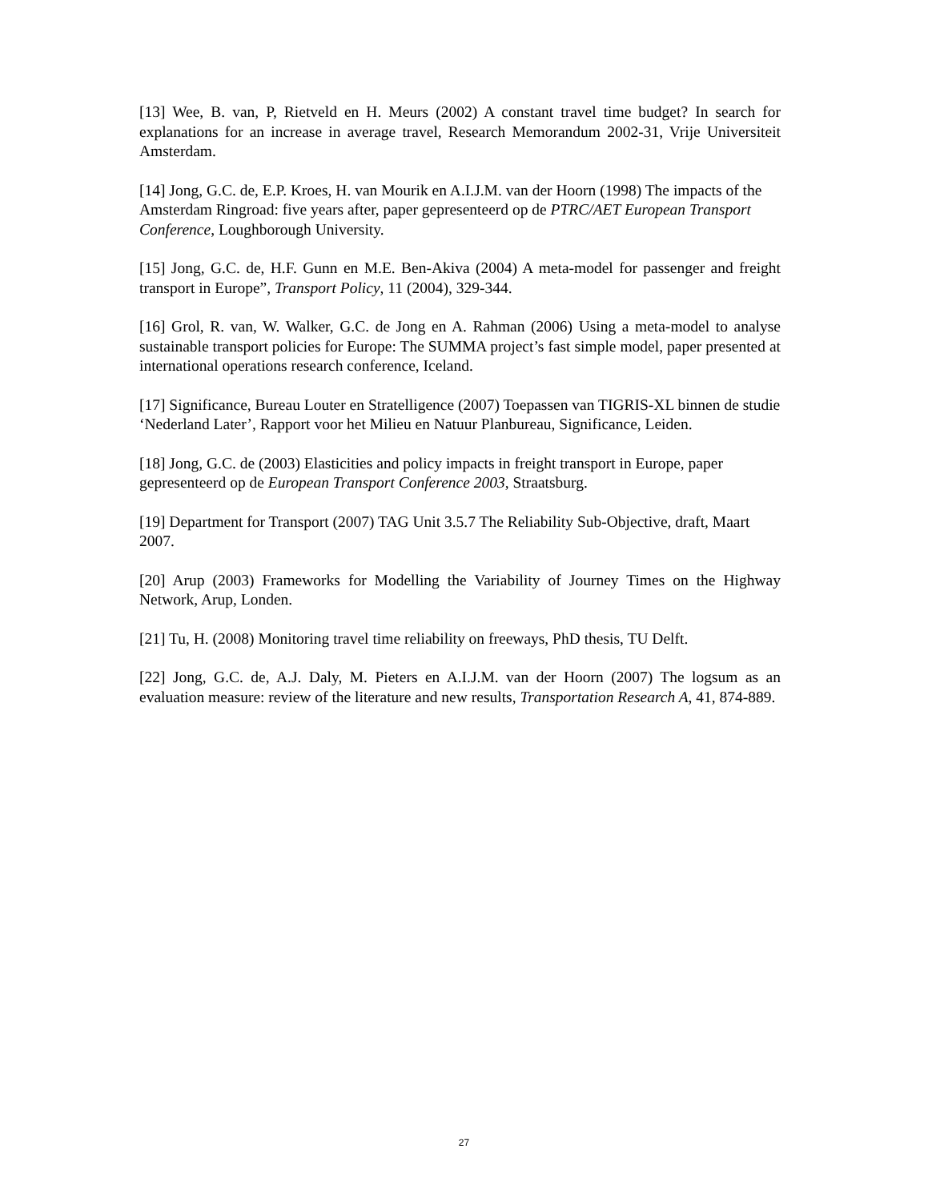[13] Wee, B. van, P, Rietveld en H. Meurs (2002) A constant travel time budget? In search for explanations for an increase in average travel, Research Memorandum 2002-31, Vrije Universiteit Amsterdam.
[14] Jong, G.C. de, E.P. Kroes, H. van Mourik en A.I.J.M. van der Hoorn (1998) The impacts of the Amsterdam Ringroad: five years after, paper gepresenteerd op de PTRC/AET European Transport Conference, Loughborough University.
[15] Jong, G.C. de, H.F. Gunn en M.E. Ben-Akiva (2004) A meta-model for passenger and freight transport in Europe”, Transport Policy, 11 (2004), 329-344.
[16] Grol, R. van, W. Walker, G.C. de Jong en A. Rahman (2006) Using a meta-model to analyse sustainable transport policies for Europe: The SUMMA project’s fast simple model, paper presented at international operations research conference, Iceland.
[17] Significance, Bureau Louter en Stratelligence (2007) Toepassen van TIGRIS-XL binnen de studie ‘Nederland Later’, Rapport voor het Milieu en Natuur Planbureau, Significance, Leiden.
[18] Jong, G.C. de (2003) Elasticities and policy impacts in freight transport in Europe, paper gepresenteerd op de European Transport Conference 2003, Straatsburg.
[19] Department for Transport (2007) TAG Unit 3.5.7 The Reliability Sub-Objective, draft, Maart 2007.
[20] Arup (2003) Frameworks for Modelling the Variability of Journey Times on the Highway Network, Arup, Londen.
[21] Tu, H. (2008) Monitoring travel time reliability on freeways, PhD thesis, TU Delft.
[22] Jong, G.C. de, A.J. Daly, M. Pieters en A.I.J.M. van der Hoorn (2007) The logsum as an evaluation measure: review of the literature and new results, Transportation Research A, 41, 874-889.
27